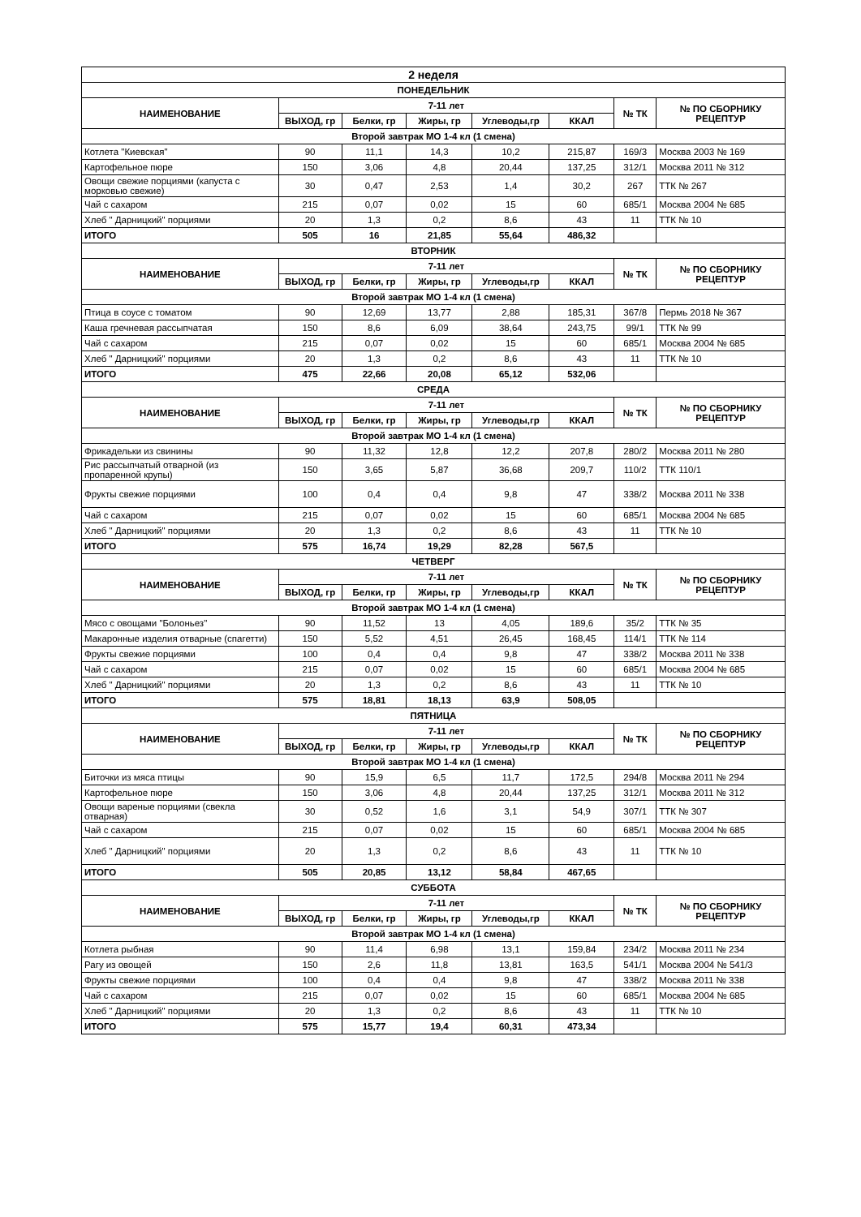| 2 неделя | | | | | | | |
| --- | --- | --- | --- | --- | --- | --- | --- |
| ПОНЕДЕЛЬНИК | | | | | | | |
| НАИМЕНОВАНИЕ | 7-11 лет | | | | | № ТК | № ПО СБОРНИКУ РЕЦЕПТУР |
| | ВЫХОД, гр | Белки, гр | Жиры, гр | Углеводы,гр | ККАЛ | | |
| Второй завтрак МО 1-4 кл (1 смена) | | | | | | | |
| Котлета "Киевская" | 90 | 11,1 | 14,3 | 10,2 | 215,87 | 169/3 | Москва 2003 № 169 |
| Картофельное пюре | 150 | 3,06 | 4,8 | 20,44 | 137,25 | 312/1 | Москва 2011 № 312 |
| Овощи свежие порциями (капуста с морковью свежие) | 30 | 0,47 | 2,53 | 1,4 | 30,2 | 267 | ТТК № 267 |
| Чай с сахаром | 215 | 0,07 | 0,02 | 15 | 60 | 685/1 | Москва 2004 № 685 |
| Хлеб " Дарницкий" порциями | 20 | 1,3 | 0,2 | 8,6 | 43 | 11 | ТТК № 10 |
| ИТОГО | 505 | 16 | 21,85 | 55,64 | 486,32 | | |
| ВТОРНИК | | | | | | | |
| НАИМЕНОВАНИЕ | 7-11 лет | | | | | № ТК | № ПО СБОРНИКУ РЕЦЕПТУР |
| | ВЫХОД, гр | Белки, гр | Жиры, гр | Углеводы,гр | ККАЛ | | |
| Второй завтрак МО 1-4 кл (1 смена) | | | | | | | |
| Птица в соусе с томатом | 90 | 12,69 | 13,77 | 2,88 | 185,31 | 367/8 | Пермь 2018 № 367 |
| Каша гречневая рассыпчатая | 150 | 8,6 | 6,09 | 38,64 | 243,75 | 99/1 | ТТК № 99 |
| Чай с сахаром | 215 | 0,07 | 0,02 | 15 | 60 | 685/1 | Москва 2004 № 685 |
| Хлеб " Дарницкий" порциями | 20 | 1,3 | 0,2 | 8,6 | 43 | 11 | ТТК № 10 |
| ИТОГО | 475 | 22,66 | 20,08 | 65,12 | 532,06 | | |
| СРЕДА | | | | | | | |
| НАИМЕНОВАНИЕ | 7-11 лет | | | | | № ТК | № ПО СБОРНИКУ РЕЦЕПТУР |
| | ВЫХОД, гр | Белки, гр | Жиры, гр | Углеводы,гр | ККАЛ | | |
| Второй завтрак МО 1-4 кл (1 смена) | | | | | | | |
| Фрикадельки из свинины | 90 | 11,32 | 12,8 | 12,2 | 207,8 | 280/2 | Москва 2011 № 280 |
| Рис рассыпчатый отварной (из пропаренной крупы) | 150 | 3,65 | 5,87 | 36,68 | 209,7 | 110/2 | ТТК 110/1 |
| Фрукты свежие порциями | 100 | 0,4 | 0,4 | 9,8 | 47 | 338/2 | Москва 2011 № 338 |
| Чай с сахаром | 215 | 0,07 | 0,02 | 15 | 60 | 685/1 | Москва 2004 № 685 |
| Хлеб " Дарницкий" порциями | 20 | 1,3 | 0,2 | 8,6 | 43 | 11 | ТТК № 10 |
| ИТОГО | 575 | 16,74 | 19,29 | 82,28 | 567,5 | | |
| ЧЕТВЕРГ | | | | | | | |
| НАИМЕНОВАНИЕ | 7-11 лет | | | | | № ТК | № ПО СБОРНИКУ РЕЦЕПТУР |
| | ВЫХОД, гр | Белки, гр | Жиры, гр | Углеводы,гр | ККАЛ | | |
| Второй завтрак МО 1-4 кл (1 смена) | | | | | | | |
| Мясо с овощами "Болоньез" | 90 | 11,52 | 13 | 4,05 | 189,6 | 35/2 | ТТК № 35 |
| Макаронные изделия отварные (спагетти) | 150 | 5,52 | 4,51 | 26,45 | 168,45 | 114/1 | ТТК № 114 |
| Фрукты свежие порциями | 100 | 0,4 | 0,4 | 9,8 | 47 | 338/2 | Москва 2011 № 338 |
| Чай с сахаром | 215 | 0,07 | 0,02 | 15 | 60 | 685/1 | Москва 2004 № 685 |
| Хлеб " Дарницкий" порциями | 20 | 1,3 | 0,2 | 8,6 | 43 | 11 | ТТК № 10 |
| ИТОГО | 575 | 18,81 | 18,13 | 63,9 | 508,05 | | |
| ПЯТНИЦА | | | | | | | |
| НАИМЕНОВАНИЕ | 7-11 лет | | | | | № ТК | № ПО СБОРНИКУ РЕЦЕПТУР |
| | ВЫХОД, гр | Белки, гр | Жиры, гр | Углеводы,гр | ККАЛ | | |
| Второй завтрак МО 1-4 кл (1 смена) | | | | | | | |
| Биточки из мяса птицы | 90 | 15,9 | 6,5 | 11,7 | 172,5 | 294/8 | Москва 2011 № 294 |
| Картофельное пюре | 150 | 3,06 | 4,8 | 20,44 | 137,25 | 312/1 | Москва 2011 № 312 |
| Овощи вареные порциями (свекла отварная) | 30 | 0,52 | 1,6 | 3,1 | 54,9 | 307/1 | ТТК № 307 |
| Чай с сахаром | 215 | 0,07 | 0,02 | 15 | 60 | 685/1 | Москва 2004 № 685 |
| Хлеб " Дарницкий" порциями | 20 | 1,3 | 0,2 | 8,6 | 43 | 11 | ТТК № 10 |
| ИТОГО | 505 | 20,85 | 13,12 | 58,84 | 467,65 | | |
| СУББОТА | | | | | | | |
| НАИМЕНОВАНИЕ | 7-11 лет | | | | | № ТК | № ПО СБОРНИКУ РЕЦЕПТУР |
| | ВЫХОД, гр | Белки, гр | Жиры, гр | Углеводы,гр | ККАЛ | | |
| Второй завтрак МО 1-4 кл (1 смена) | | | | | | | |
| Котлета рыбная | 90 | 11,4 | 6,98 | 13,1 | 159,84 | 234/2 | Москва 2011 № 234 |
| Рагу из овощей | 150 | 2,6 | 11,8 | 13,81 | 163,5 | 541/1 | Москва 2004 № 541/3 |
| Фрукты свежие порциями | 100 | 0,4 | 0,4 | 9,8 | 47 | 338/2 | Москва 2011 № 338 |
| Чай с сахаром | 215 | 0,07 | 0,02 | 15 | 60 | 685/1 | Москва 2004 № 685 |
| Хлеб " Дарницкий" порциями | 20 | 1,3 | 0,2 | 8,6 | 43 | 11 | ТТК № 10 |
| ИТОГО | 575 | 15,77 | 19,4 | 60,31 | 473,34 | | |